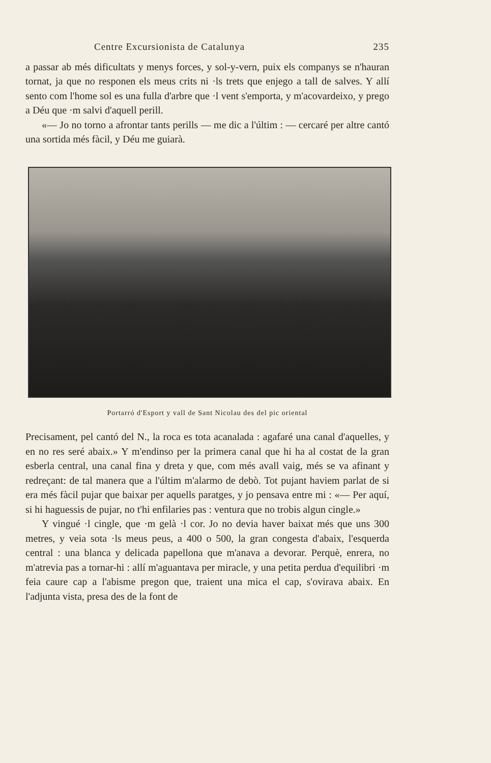Centre Excursionista de Catalunya 235
a passar ab més dificultats y menys forces, y sol-y-vern, puix els companys se n'hauran tornat, ja que no responen els meus crits ni ·ls trets que enjego a tall de salves. Y allí sento com l'home sol es una fulla d'arbre que ·l vent s'emporta, y m'acovardeixo, y prego a Déu que ·m salvi d'aquell perill.
«— Jo no torno a afrontar tants perills — me dic a l'últim : — cercaré per altre cantó una sortida més fàcil, y Déu me guiarà.
Portarró d'Esport y vall de Sant Nicolau des del pic oriental
Precisament, pel cantó del N., la roca es tota acanalada : agafaré una canal d'aquelles, y en no res seré abaix.» Y m'endinso per la primera canal que hi ha al costat de la gran esberla central, una canal fina y dreta y que, com més avall vaig, més se va afinant y redreçant: de tal manera que a l'últim m'alarmo de debò. Tot pujant haviem parlat de si era més fàcil pujar que baixar per aquells paratges, y jo pensava entre mi : «— Per aquí, si hi haguessis de pujar, no t'hi enfilaries pas : ventura que no trobis algun cingle.»
Y vingué ·l cingle, que ·m gelà ·l cor. Jo no devia haver baixat més que uns 300 metres, y veia sota ·ls meus peus, a 400 o 500, la gran congesta d'abaix, l'esquerda central : una blanca y delicada papellona que m'anava a devorar. Perquè, enrera, no m'atrevia pas a tornar-hi : allí m'aguantava per miracle, y una petita perdua d'equilibri ·m feia caure cap a l'abisme pregon que, traient una mica el cap, s'ovirava abaix. En l'adjunta vista, presa des de la font de